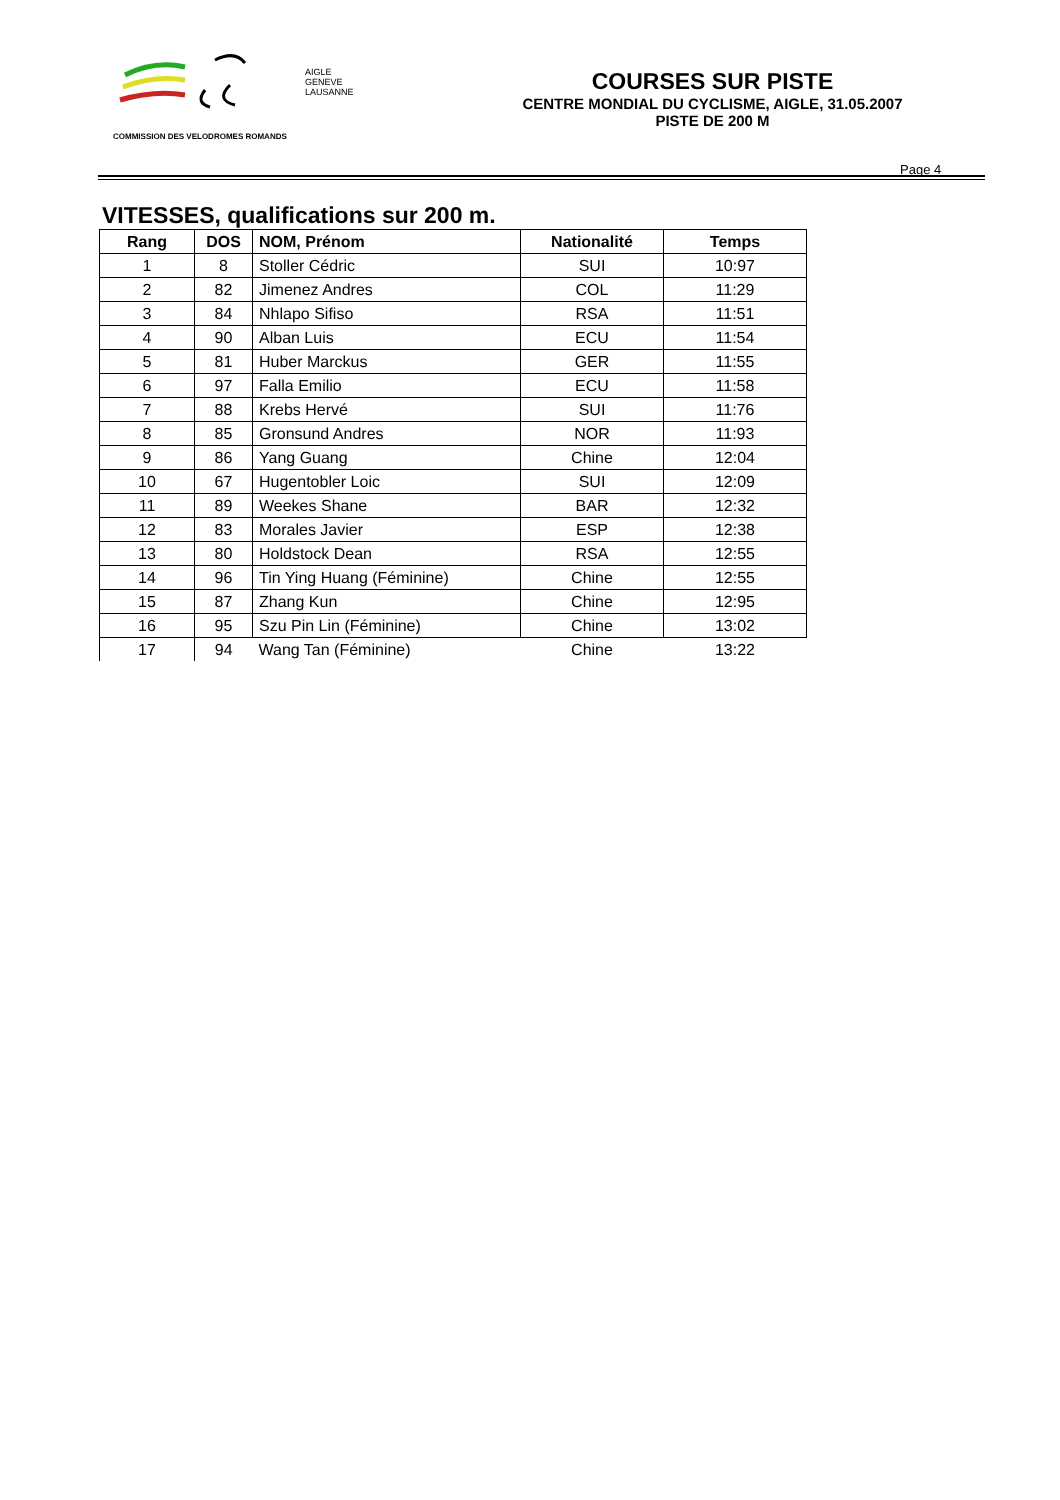AIGLE
GENEVE
LAUSANNE
COMMISSION DES VELODROMES ROMANDS
COURSES SUR PISTE
CENTRE MONDIAL DU CYCLISME, AIGLE, 31.05.2007
PISTE DE 200 M
Page 4
VITESSES, qualifications sur 200 m.
| Rang | DOS | NOM, Prénom | Nationalité | Temps |
| --- | --- | --- | --- | --- |
| 1 | 8 | Stoller Cédric | SUI | 10:97 |
| 2 | 82 | Jimenez Andres | COL | 11:29 |
| 3 | 84 | Nhlapo Sifiso | RSA | 11:51 |
| 4 | 90 | Alban Luis | ECU | 11:54 |
| 5 | 81 | Huber Marckus | GER | 11:55 |
| 6 | 97 | Falla Emilio | ECU | 11:58 |
| 7 | 88 | Krebs Hervé | SUI | 11:76 |
| 8 | 85 | Gronsund Andres | NOR | 11:93 |
| 9 | 86 | Yang Guang | Chine | 12:04 |
| 10 | 67 | Hugentobler Loic | SUI | 12:09 |
| 11 | 89 | Weekes Shane | BAR | 12:32 |
| 12 | 83 | Morales Javier | ESP | 12:38 |
| 13 | 80 | Holdstock Dean | RSA | 12:55 |
| 14 | 96 | Tin Ying Huang (Féminine) | Chine | 12:55 |
| 15 | 87 | Zhang Kun | Chine | 12:95 |
| 16 | 95 | Szu Pin Lin (Féminine) | Chine | 13:02 |
| 17 | 94 | Wang Tan (Féminine) | Chine | 13:22 |